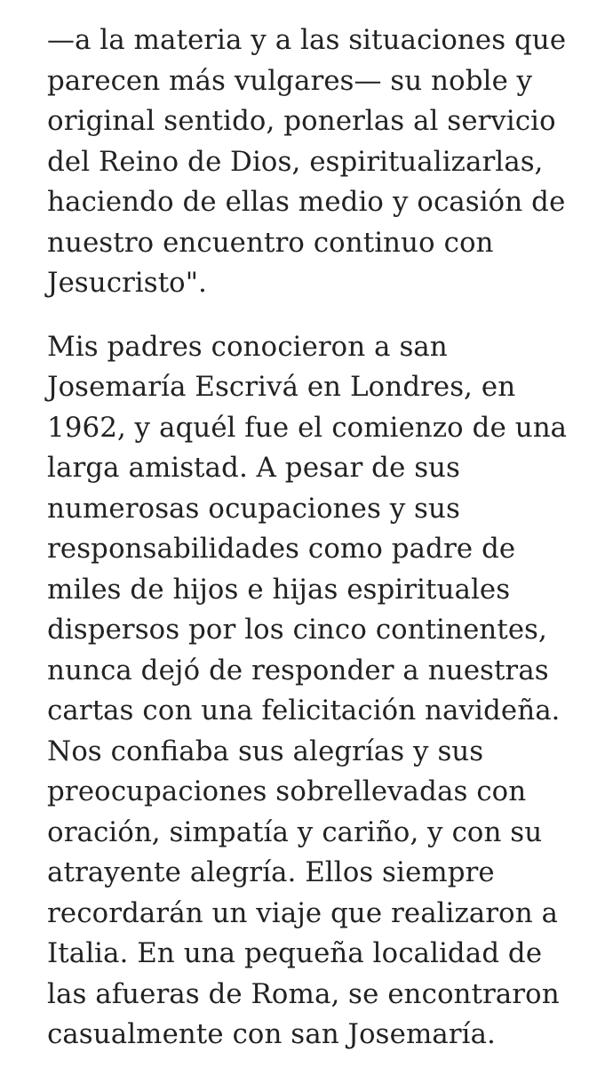—a la materia y a las situaciones que
parecen más vulgares— su noble y
original sentido, ponerlas al servicio
del Reino de Dios, espiritualizarlas,
haciendo de ellas medio y ocasión de
nuestro encuentro continuo con
Jesucristo".
Mis padres conocieron a san
Josemaría Escrivá en Londres, en
1962, y aquél fue el comienzo de una
larga amistad. A pesar de sus
numerosas ocupaciones y sus
responsabilidades como padre de
miles de hijos e hijas espirituales
dispersos por los cinco continentes,
nunca dejó de responder a nuestras
cartas con una felicitación navideña.
Nos confiaba sus alegrías y sus
preocupaciones sobrellevadas con
oración, simpatía y cariño, y con su
atrayente alegría. Ellos siempre
recordarán un viaje que realizaron a
Italia. En una pequeña localidad de
las afueras de Roma, se encontraron
casualmente con san Josemaría.